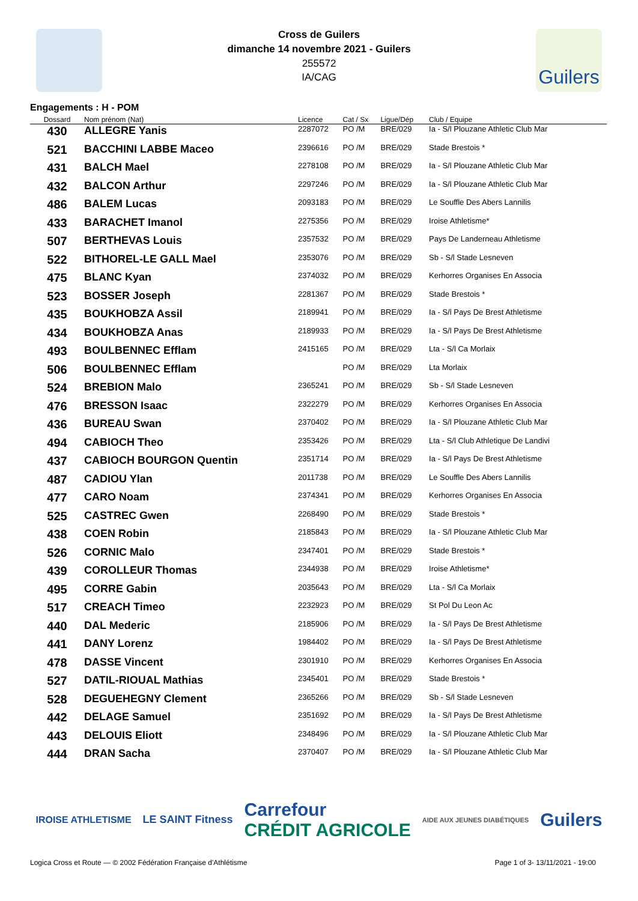Cross de Guilers
dimanche 14 novembre 2021 - Guilers
255572
IA/CAG
Guilers
Engagements : H - POM
| Dossard | Nom prénom (Nat) | Licence | Cat / Sx | Ligue/Dép | Club / Equipe |
| --- | --- | --- | --- | --- | --- |
| 430 | ALLEGRE Yanis | 2287072 | PO /M | BRE/029 | Ia - S/l Plouzane Athletic Club Mar |
| 521 | BACCHINI LABBE Maceo | 2396616 | PO /M | BRE/029 | Stade Brestois * |
| 431 | BALCH Mael | 2278108 | PO /M | BRE/029 | Ia - S/l Plouzane Athletic Club Mar |
| 432 | BALCON Arthur | 2297246 | PO /M | BRE/029 | Ia - S/l Plouzane Athletic Club Mar |
| 486 | BALEM Lucas | 2093183 | PO /M | BRE/029 | Le Souffle Des Abers Lannilis |
| 433 | BARACHET Imanol | 2275356 | PO /M | BRE/029 | Iroise Athletisme* |
| 507 | BERTHEVAS Louis | 2357532 | PO /M | BRE/029 | Pays De Landerneau Athletisme |
| 522 | BITHOREL-LE GALL Mael | 2353076 | PO /M | BRE/029 | Sb - S/l Stade Lesneven |
| 475 | BLANC Kyan | 2374032 | PO /M | BRE/029 | Kerhorres Organises En Associa |
| 523 | BOSSER Joseph | 2281367 | PO /M | BRE/029 | Stade Brestois * |
| 435 | BOUKHOBZA Assil | 2189941 | PO /M | BRE/029 | Ia - S/l Pays De Brest Athletisme |
| 434 | BOUKHOBZA Anas | 2189933 | PO /M | BRE/029 | Ia - S/l Pays De Brest Athletisme |
| 493 | BOULBENNEC Efflam | 2415165 | PO /M | BRE/029 | Lta - S/l Ca Morlaix |
| 506 | BOULBENNEC Efflam | | PO /M | BRE/029 | Lta Morlaix |
| 524 | BREBION Malo | 2365241 | PO /M | BRE/029 | Sb - S/l Stade Lesneven |
| 476 | BRESSON Isaac | 2322279 | PO /M | BRE/029 | Kerhorres Organises En Associa |
| 436 | BUREAU Swan | 2370402 | PO /M | BRE/029 | Ia - S/l Plouzane Athletic Club Mar |
| 494 | CABIOCH Theo | 2353426 | PO /M | BRE/029 | Lta - S/l Club Athletique De Landivi |
| 437 | CABIOCH BOURGON Quentin | 2351714 | PO /M | BRE/029 | Ia - S/l Pays De Brest Athletisme |
| 487 | CADIOU Ylan | 2011738 | PO /M | BRE/029 | Le Souffle Des Abers Lannilis |
| 477 | CARO Noam | 2374341 | PO /M | BRE/029 | Kerhorres Organises En Associa |
| 525 | CASTREC Gwen | 2268490 | PO /M | BRE/029 | Stade Brestois * |
| 438 | COEN Robin | 2185843 | PO /M | BRE/029 | Ia - S/l Plouzane Athletic Club Mar |
| 526 | CORNIC Malo | 2347401 | PO /M | BRE/029 | Stade Brestois * |
| 439 | COROLLEUR Thomas | 2344938 | PO /M | BRE/029 | Iroise Athletisme* |
| 495 | CORRE Gabin | 2035643 | PO /M | BRE/029 | Lta - S/l Ca Morlaix |
| 517 | CREACH Timeo | 2232923 | PO /M | BRE/029 | St Pol Du Leon Ac |
| 440 | DAL Mederic | 2185906 | PO /M | BRE/029 | Ia - S/l Pays De Brest Athletisme |
| 441 | DANY Lorenz | 1984402 | PO /M | BRE/029 | Ia - S/l Pays De Brest Athletisme |
| 478 | DASSE Vincent | 2301910 | PO /M | BRE/029 | Kerhorres Organises En Associa |
| 527 | DATIL-RIOUAL Mathias | 2345401 | PO /M | BRE/029 | Stade Brestois * |
| 528 | DEGUEHEGNY Clement | 2365266 | PO /M | BRE/029 | Sb - S/l Stade Lesneven |
| 442 | DELAGE Samuel | 2351692 | PO /M | BRE/029 | Ia - S/l Pays De Brest Athletisme |
| 443 | DELOUIS Eliott | 2348496 | PO /M | BRE/029 | Ia - S/l Plouzane Athletic Club Mar |
| 444 | DRAN Sacha | 2370407 | PO /M | BRE/029 | Ia - S/l Plouzane Athletic Club Mar |
IROISE ATHLETISME LE SAINT Fitness Carrefour
CRÉDIT AGRICOLE AIDE AUX JEUNES DIABÉTIQUES Guilers
Logica Cross et Route — © 2002 Fédération Française d'Athlétisme Page 1 of 3- 13/11/2021 - 19:00